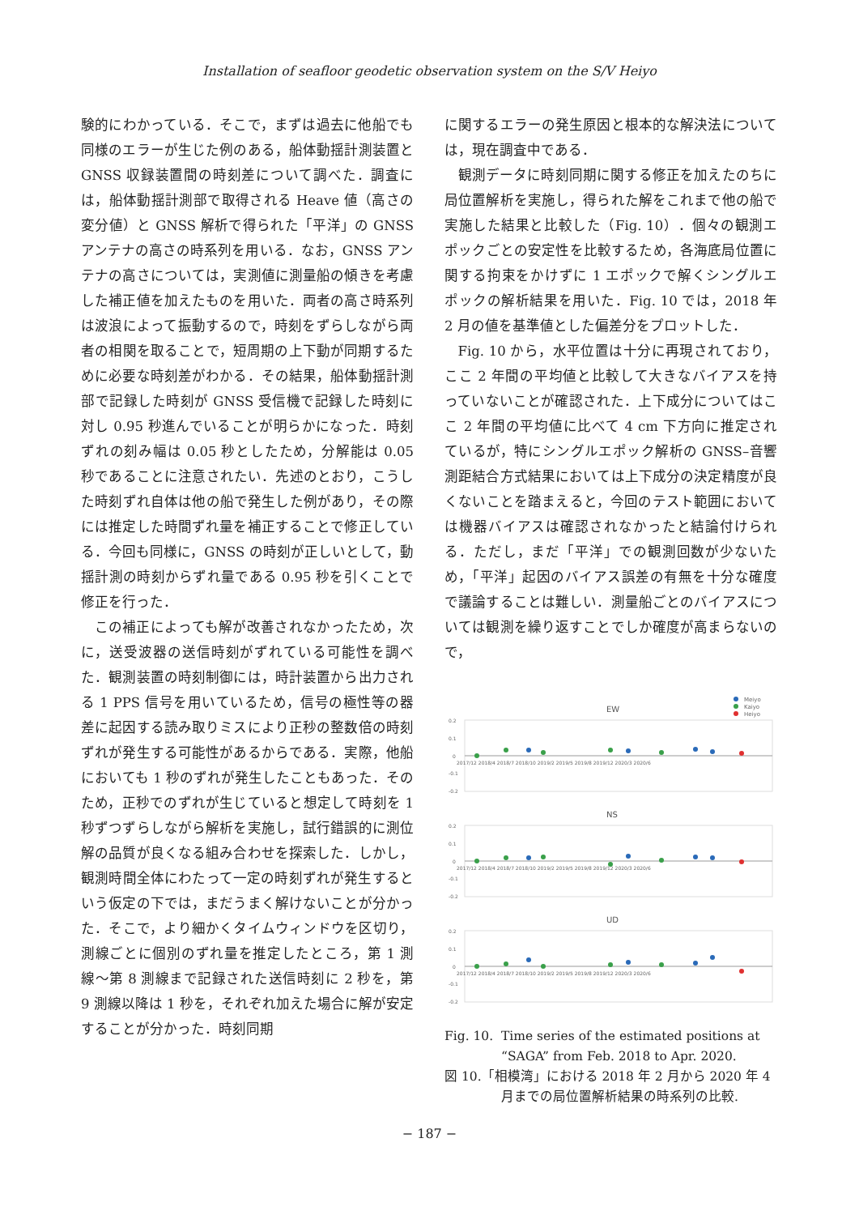Installation of seafloor geodetic observation system on the S/V Heiyo
験的にわかっている．そこで，まずは過去に他船でも同様のエラーが生じた例のある，船体動揺計測装置と GNSS 収録装置間の時刻差について調べた．調査には，船体動揺計測部で取得される Heave 値（高さの変分値）と GNSS 解析で得られた「平洋」の GNSS アンテナの高さの時系列を用いる．なお，GNSS アンテナの高さについては，実測値に測量船の傾きを考慮した補正値を加えたものを用いた．両者の高さ時系列は波浪によって振動するので，時刻をずらしながら両者の相関を取ることで，短周期の上下動が同期するために必要な時刻差がわかる．その結果，船体動揺計測部で記録した時刻が GNSS 受信機で記録した時刻に対し 0.95 秒進んでいることが明らかになった．時刻ずれの刻み幅は 0.05 秒としたため，分解能は 0.05 秒であることに注意されたい．先述のとおり，こうした時刻ずれ自体は他の船で発生した例があり，その際には推定した時間ずれ量を補正することで修正している．今回も同様に，GNSS の時刻が正しいとして，動揺計測の時刻からずれ量である 0.95 秒を引くことで修正を行った．
この補正によっても解が改善されなかったため，次に，送受波器の送信時刻がずれている可能性を調べた．観測装置の時刻制御には，時計装置から出力される 1 PPS 信号を用いているため，信号の極性等の器差に起因する読み取りミスにより正秒の整数倍の時刻ずれが発生する可能性があるからである．実際，他船においても 1 秒のずれが発生したこともあった．そのため，正秒でのずれが生じていると想定して時刻を 1 秒ずつずらしながら解析を実施し，試行錯誤的に測位解の品質が良くなる組み合わせを探索した．しかし，観測時間全体にわたって一定の時刻ずれが発生するという仮定の下では，まだうまく解けないことが分かった．そこで，より細かくタイムウィンドウを区切り，測線ごとに個別のずれ量を推定したところ，第 1 測線～第 8 測線まで記録された送信時刻に 2 秒を，第 9 測線以降は 1 秒を，それぞれ加えた場合に解が安定することが分かった．時刻同期
に関するエラーの発生原因と根本的な解決法については，現在調査中である．
観測データに時刻同期に関する修正を加えたのちに局位置解析を実施し，得られた解をこれまで他の船で実施した結果と比較した（Fig. 10）．個々の観測エポックごとの安定性を比較するため，各海底局位置に関する拘束をかけずに 1 エポックで解くシングルエポックの解析結果を用いた．Fig. 10 では，2018 年 2 月の値を基準値とした偏差分をプロットした．
Fig. 10 から，水平位置は十分に再現されており，ここ 2 年間の平均値と比較して大きなバイアスを持っていないことが確認された．上下成分についてはここ 2 年間の平均値に比べて 4 cm 下方向に推定されているが，特にシングルエポック解析の GNSS–音響測距結合方式結果においては上下成分の決定精度が良くないことを踏まえると，今回のテスト範囲においては機器バイアスは確認されなかったと結論付けられる．ただし，まだ「平洋」での観測回数が少ないため，「平洋」起因のバイアス誤差の有無を十分な確度で議論することは難しい．測量船ごとのバイアスについては観測を繰り返すことでしか確度が高まらないので，
Meiyo
Kaiyo
Heiyo
EW
NS
UD
0.2
0.1
0
-0.1
-0.2
0.2
0.1
0
-0.1
-0.2
0.2
0.1
0
-0.1
-0.2
2017/12 2018/4 2018/7 2018/10 2019/2 2019/5 2019/8 2019/12 2020/3 2020/6
2017/12 2018/4 2018/7 2018/10 2019/2 2019/5 2019/8 2019/12 2020/3 2020/6
2017/12 2018/4 2018/7 2018/10 2019/2 2019/5 2019/8 2019/12 2020/3 2020/6
Fig. 10. Time series of the estimated positions at
“SAGA” from Feb. 2018 to Apr. 2020.
図 10.「相模湾」における 2018 年 2 月から 2020 年 4
月までの局位置解析結果の時系列の比較.
− 187 −